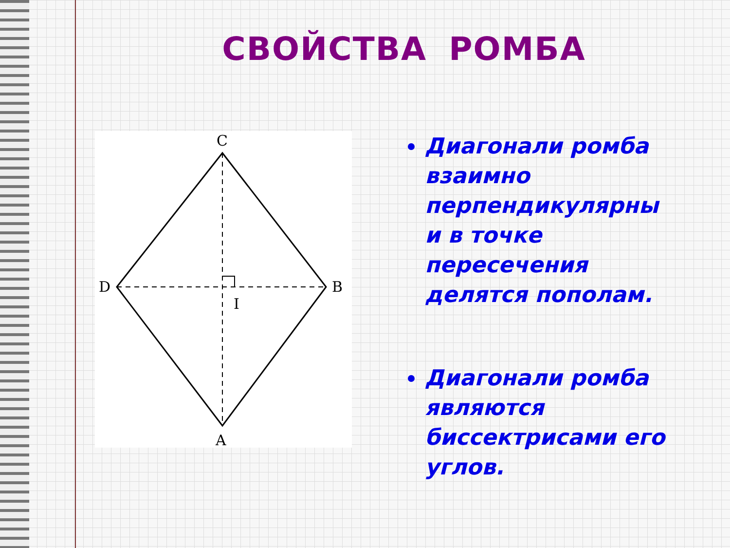СВОЙСТВА РОМБА
C
D
B
A
I
Диагонали ромба взаимно перпендикулярны и в точке пересечения делятся пополам.
Диагонали ромба являются биссектрисами его углов.